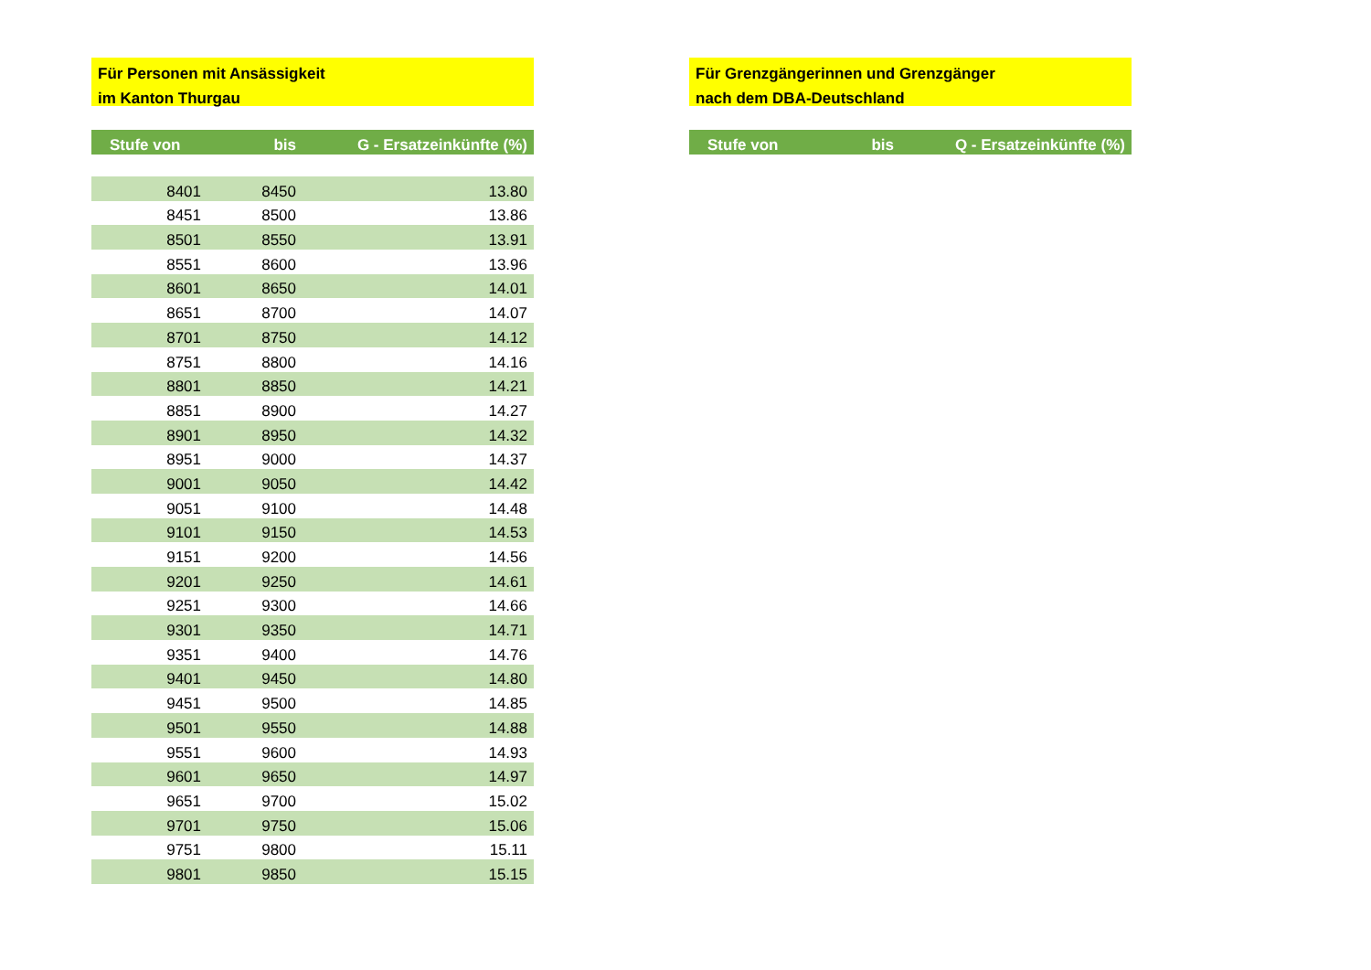Für Personen mit Ansässigkeit
im Kanton Thurgau
| Stufe von | bis | G - Ersatzeinkünfte (%) |
| --- | --- | --- |
| 8401 | 8450 | 13.80 |
| 8451 | 8500 | 13.86 |
| 8501 | 8550 | 13.91 |
| 8551 | 8600 | 13.96 |
| 8601 | 8650 | 14.01 |
| 8651 | 8700 | 14.07 |
| 8701 | 8750 | 14.12 |
| 8751 | 8800 | 14.16 |
| 8801 | 8850 | 14.21 |
| 8851 | 8900 | 14.27 |
| 8901 | 8950 | 14.32 |
| 8951 | 9000 | 14.37 |
| 9001 | 9050 | 14.42 |
| 9051 | 9100 | 14.48 |
| 9101 | 9150 | 14.53 |
| 9151 | 9200 | 14.56 |
| 9201 | 9250 | 14.61 |
| 9251 | 9300 | 14.66 |
| 9301 | 9350 | 14.71 |
| 9351 | 9400 | 14.76 |
| 9401 | 9450 | 14.80 |
| 9451 | 9500 | 14.85 |
| 9501 | 9550 | 14.88 |
| 9551 | 9600 | 14.93 |
| 9601 | 9650 | 14.97 |
| 9651 | 9700 | 15.02 |
| 9701 | 9750 | 15.06 |
| 9751 | 9800 | 15.11 |
| 9801 | 9850 | 15.15 |
Für Grenzgängerinnen und Grenzgänger
nach dem DBA-Deutschland
| Stufe von | bis | Q - Ersatzeinkünfte (%) |
| --- | --- | --- |